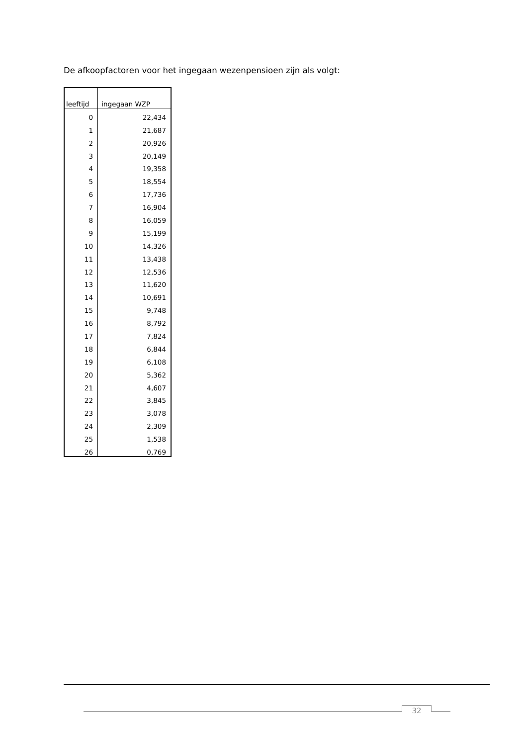De afkoopfactoren voor het ingegaan wezenpensioen zijn als volgt:
| leeftijd | ingegaan WZP |
| --- | --- |
| 0 | 22,434 |
| 1 | 21,687 |
| 2 | 20,926 |
| 3 | 20,149 |
| 4 | 19,358 |
| 5 | 18,554 |
| 6 | 17,736 |
| 7 | 16,904 |
| 8 | 16,059 |
| 9 | 15,199 |
| 10 | 14,326 |
| 11 | 13,438 |
| 12 | 12,536 |
| 13 | 11,620 |
| 14 | 10,691 |
| 15 | 9,748 |
| 16 | 8,792 |
| 17 | 7,824 |
| 18 | 6,844 |
| 19 | 6,108 |
| 20 | 5,362 |
| 21 | 4,607 |
| 22 | 3,845 |
| 23 | 3,078 |
| 24 | 2,309 |
| 25 | 1,538 |
| 26 | 0,769 |
32